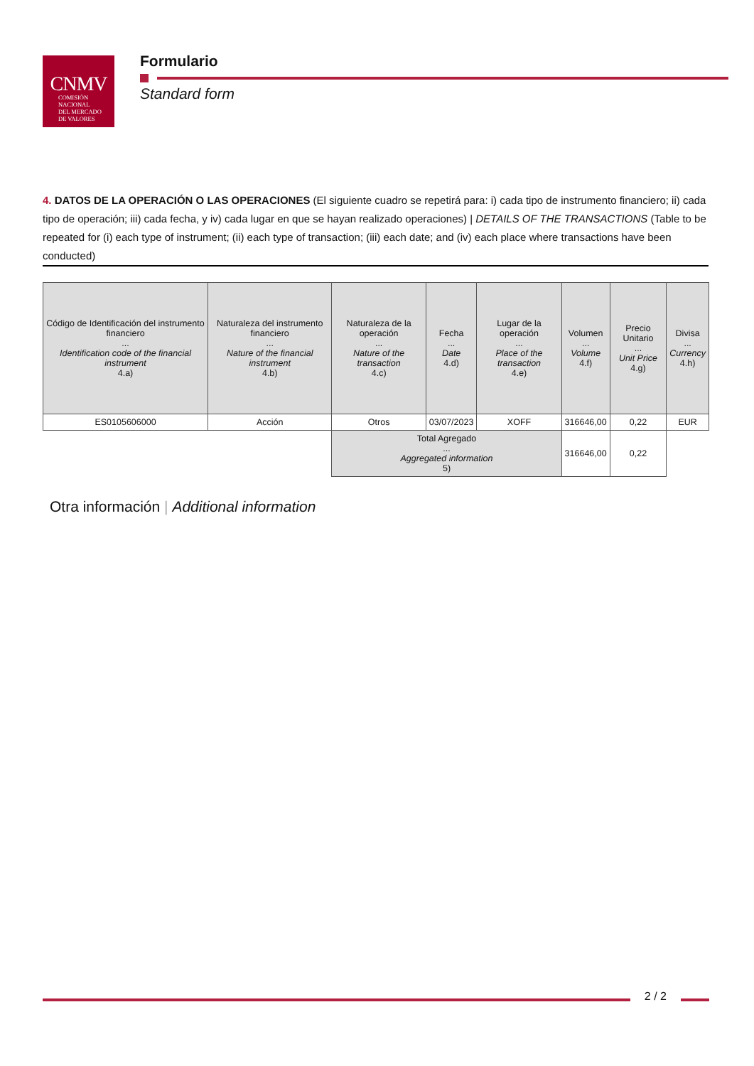CNMV
COMISIÓN
NACIONAL
DEL MERCADO
DE VALORES
Formulario
Standard form
4. DATOS DE LA OPERACIÓN O LAS OPERACIONES (El siguiente cuadro se repetirá para: i) cada tipo de instrumento financiero; ii) cada tipo de operación; iii) cada fecha, y iv) cada lugar en que se hayan realizado operaciones) | DETAILS OF THE TRANSACTIONS (Table to be repeated for (i) each type of instrument; (ii) each type of transaction; (iii) each date; and (iv) each place where transactions have been conducted)
| Código de Identificación del instrumento financiero ... Identification code of the financial instrument 4.a) | Naturaleza del instrumento financiero ... Nature of the financial instrument 4.b) | Naturaleza de la operación ... Nature of the transaction 4.c) | Fecha ... Date 4.d) | Lugar de la operación ... Place of the transaction 4.e) | Volumen ... Volume 4.f) | Precio Unitario ... Unit Price 4.g) | Divisa ... Currency 4.h) |
| --- | --- | --- | --- | --- | --- | --- | --- |
| ES0105606000 | Acción | Otros | 03/07/2023 | XOFF | 316646,00 | 0,22 | EUR |
| | | Total Agregado ... Aggregated information 5) | | | 316646,00 | 0,22 | |
Otra información | Additional information
2 / 2